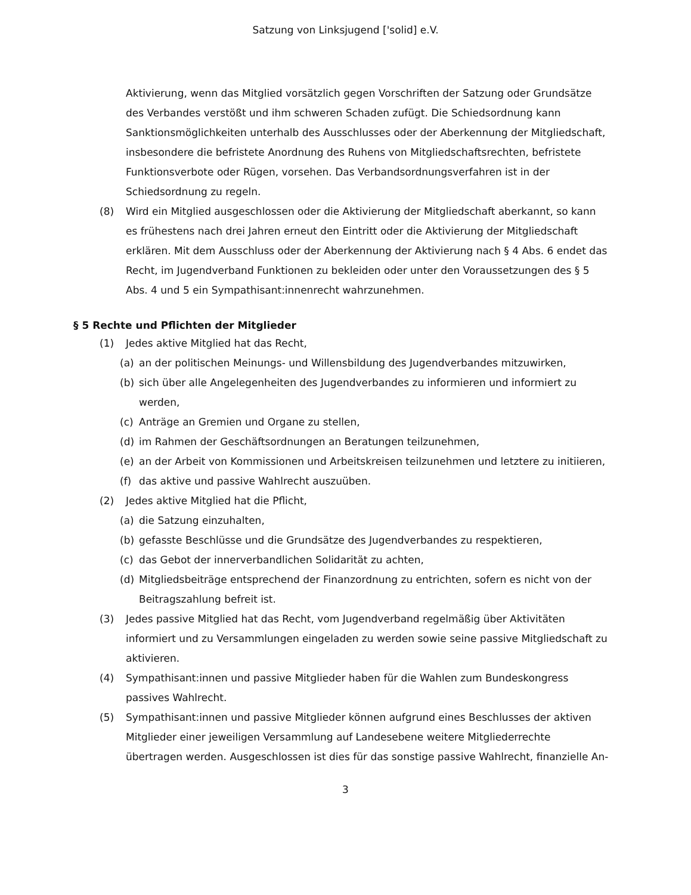Satzung von Linksjugend ['solid] e.V.
Aktivierung, wenn das Mitglied vorsätzlich gegen Vorschriften der Satzung oder Grundsätze des Verbandes verstößt und ihm schweren Schaden zufügt. Die Schiedsordnung kann Sanktionsmöglichkeiten unterhalb des Ausschlusses oder der Aberkennung der Mitgliedschaft, insbesondere die befristete Anordnung des Ruhens von Mitgliedschaftsrechten, befristete Funktionsverbote oder Rügen, vorsehen. Das Verbandsordnungsverfahren ist in der Schiedsordnung zu regeln.
(8) Wird ein Mitglied ausgeschlossen oder die Aktivierung der Mitgliedschaft aberkannt, so kann es frühestens nach drei Jahren erneut den Eintritt oder die Aktivierung der Mitgliedschaft erklären. Mit dem Ausschluss oder der Aberkennung der Aktivierung nach § 4 Abs. 6 endet das Recht, im Jugendverband Funktionen zu bekleiden oder unter den Voraussetzungen des § 5 Abs. 4 und 5 ein Sympathisant:innenrecht wahrzunehmen.
§ 5 Rechte und Pflichten der Mitglieder
(1) Jedes aktive Mitglied hat das Recht,
(a) an der politischen Meinungs- und Willensbildung des Jugendverbandes mitzuwirken,
(b) sich über alle Angelegenheiten des Jugendverbandes zu informieren und informiert zu werden,
(c) Anträge an Gremien und Organe zu stellen,
(d) im Rahmen der Geschäftsordnungen an Beratungen teilzunehmen,
(e) an der Arbeit von Kommissionen und Arbeitskreisen teilzunehmen und letztere zu initiieren,
(f) das aktive und passive Wahlrecht auszuüben.
(2) Jedes aktive Mitglied hat die Pflicht,
(a) die Satzung einzuhalten,
(b) gefasste Beschlüsse und die Grundsätze des Jugendverbandes zu respektieren,
(c) das Gebot der innerverbandlichen Solidarität zu achten,
(d) Mitgliedsbeiträge entsprechend der Finanzordnung zu entrichten, sofern es nicht von der Beitragszahlung befreit ist.
(3) Jedes passive Mitglied hat das Recht, vom Jugendverband regelmäßig über Aktivitäten informiert und zu Versammlungen eingeladen zu werden sowie seine passive Mitgliedschaft zu aktivieren.
(4) Sympathisant:innen und passive Mitglieder haben für die Wahlen zum Bundeskongress passives Wahlrecht.
(5) Sympathisant:innen und passive Mitglieder können aufgrund eines Beschlusses der aktiven Mitglieder einer jeweiligen Versammlung auf Landesebene weitere Mitgliederrechte übertragen werden. Ausgeschlossen ist dies für das sonstige passive Wahlrecht, finanzielle An-
3